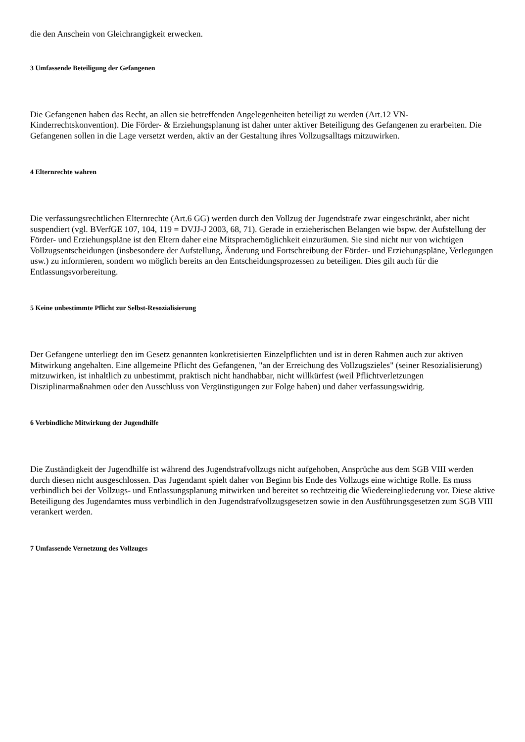die den Anschein von Gleichrangigkeit erwecken.
3 Umfassende Beteiligung der Gefangenen
Die Gefangenen haben das Recht, an allen sie betreffenden Angelegenheiten beteiligt zu werden (Art.12 VN-Kinderrechtskonvention). Die Förder- & Erziehungsplanung ist daher unter aktiver Beteiligung des Gefangenen zu erarbeiten. Die Gefangenen sollen in die Lage versetzt werden, aktiv an der Gestaltung ihres Vollzugsalltags mitzuwirken.
4 Elternrechte wahren
Die verfassungsrechtlichen Elternrechte (Art.6 GG) werden durch den Vollzug der Jugendstrafe zwar eingeschränkt, aber nicht suspendiert (vgl. BVerfGE 107, 104, 119 = DVJJ-J 2003, 68, 71). Gerade in erzieherischen Belangen wie bspw. der Aufstellung der Förder- und Erziehungspläne ist den Eltern daher eine Mitsprachemöglichkeit einzuräumen. Sie sind nicht nur von wichtigen Vollzugsentscheidungen (insbesondere der Aufstellung, Änderung und Fortschreibung der Förder- und Erziehungspläne, Verlegungen usw.) zu informieren, sondern wo möglich bereits an den Entscheidungsprozessen zu beteiligen. Dies gilt auch für die Entlassungsvorbereitung.
5 Keine unbestimmte Pflicht zur Selbst-Resozialisierung
Der Gefangene unterliegt den im Gesetz genannten konkretisierten Einzelpflichten und ist in deren Rahmen auch zur aktiven Mitwirkung angehalten. Eine allgemeine Pflicht des Gefangenen, "an der Erreichung des Vollzugszieles" (seiner Resozialisierung) mitzuwirken, ist inhaltlich zu unbestimmt, praktisch nicht handhabbar, nicht willkürfest (weil Pflichtverletzungen Disziplinarmaßnahmen oder den Ausschluss von Vergünstigungen zur Folge haben) und daher verfassungswidrig.
6 Verbindliche Mitwirkung der Jugendhilfe
Die Zuständigkeit der Jugendhilfe ist während des Jugendstrafvollzugs nicht aufgehoben, Ansprüche aus dem SGB VIII werden durch diesen nicht ausgeschlossen. Das Jugendamt spielt daher von Beginn bis Ende des Vollzugs eine wichtige Rolle. Es muss verbindlich bei der Vollzugs- und Entlassungsplanung mitwirken und bereitet so rechtzeitig die Wiedereingliederung vor. Diese aktive Beteiligung des Jugendamtes muss verbindlich in den Jugendstrafvollzugsgesetzen sowie in den Ausführungsgesetzen zum SGB VIII verankert werden.
7 Umfassende Vernetzung des Vollzuges